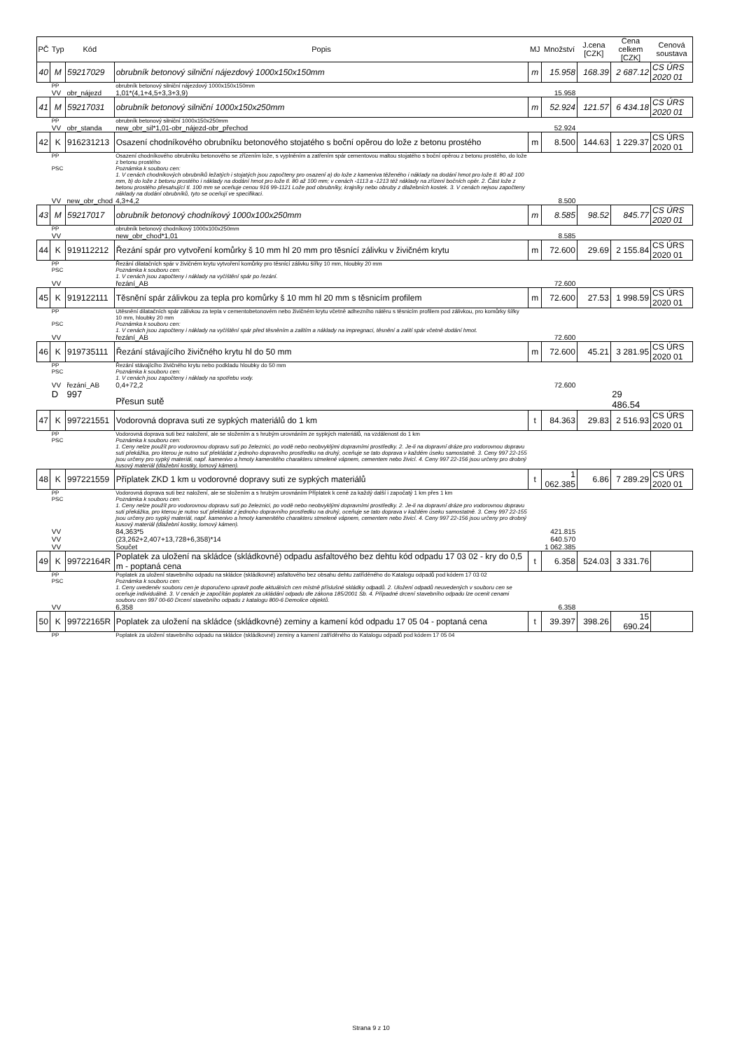| PČ | Typ | Kód | Popis | MJ | Množství | J.cena [CZK] | Cena celkem [CZK] | Cenová soustava |
| --- | --- | --- | --- | --- | --- | --- | --- | --- |
| 40 | M | 59217029 | obrubník betonový silniční nájezdový 1000x150x150mm | m | 15.958 | 168.39 | 2 687.12 | CS ÚRS 2020 01 |
| | PP | | obrubník betonový silniční nájezdový 1000x150x150mm | | | | | |
| | VV | obr_nájezd | 1,01*(4,1+4,5+3,3+3,9) | | 15.958 | | | |
| 41 | M | 59217031 | obrubník betonový silniční 1000x150x250mm | m | 52.924 | 121.57 | 6 434.18 | CS ÚRS 2020 01 |
| | PP | | obrubník betonový silniční 1000x150x250mm | | | | | |
| | VV | obr_standa | new_obr_sil*1,01-obr_nájezd-obr_přechod | | 52.924 | | | |
| 42 | K | 916231213 | Osazení chodníkového obrubníku betonového stojatého s boční opěrou do lože z betonu prostého | m | 8.500 | 144.63 | 1 229.37 | CS ÚRS 2020 01 |
| | PP | | Osazení chodníkového obrubníku betonového se zřízením lože, s vyplněním a zatřením spár cementovou maltou stojatého s boční opěrou z betonu prostého, do lože z betonu prostého | | | | | |
| | PSC | | Poznámka k souboru cen: 1. V cenách chodníkových obrubníků ležatých i stojatých jsou započteny pro osazení a) do lože z kameniva těženého i náklady na dodání hmot pro lože tl. 80 až 100 mm, b) do lože z betonu prostého i náklady na dodání hmot pro lože tl. 80 až 100 mm; v cenách -1113 a -1213 též náklady na zřízení bočních opěr. 2. Část lože z betonu prostého přesahující tl. 100 mm se oceňuje cenou 916 99-1121 Lože pod obrubníky, krajníky nebo obruby z dlažebních kostek. 3. V cenách nejsou započteny náklady na dodání obrubníků, tyto se oceňují ve specifikaci. | | | | | |
| | VV | new_obr_chod | 4,3+4,2 | | 8.500 | | | |
| 43 | M | 59217017 | obrubník betonový chodníkový 1000x100x250mm | m | 8.585 | 98.52 | 845.77 | CS ÚRS 2020 01 |
| | PP | | obrubník betonový chodníkový 1000x100x250mm | | | | | |
| | VV | | new_obr_chod*1,01 | | 8.585 | | | |
| 44 | K | 919112212 | Řezání spár pro vytvoření komůrky š 10 mm hl 20 mm pro těsnící zálivku v živičném krytu | m | 72.600 | 29.69 | 2 155.84 | CS ÚRS 2020 01 |
| | PP | | Řezání dilatačních spár v živičném krytu vytvoření komůrky pro těsnící zálivku šířky 10 mm, hloubky 20 mm | | | | | |
| | PSC | | Poznámka k souboru cen: 1. V cenách jsou započteny i náklady na vyčištění spár po řezání. | | | | | |
| | VV | | řezání_AB | | 72.600 | | | |
| 45 | K | 919122111 | Těsnění spár zálivkou za tepla pro komůrky š 10 mm hl 20 mm s těsnicím profilem | m | 72.600 | 27.53 | 1 998.59 | CS ÚRS 2020 01 |
| | PP | | Utěsnění dilatačních spár zálivkou za tepla v cementobetonovém nebo živičném krytu včetně adhezního nátěru s těsnicím profilem pod zálivkou, pro komůrky šířky 10 mm, hloubky 20 mm | | | | | |
| | PSC | | Poznámka k souboru cen: 1. V cenách jsou započteny i náklady na vyčištění spár před těsněním a zalitím a náklady na impregnaci, těsnění a zalití spár včetně dodání hmot. | | | | | |
| | VV | | řezání_AB | | 72.600 | | | |
| 46 | K | 919735111 | Řezání stávajícího živičného krytu hl do 50 mm | m | 72.600 | 45.21 | 3 281.95 | CS ÚRS 2020 01 |
| | PP | | Řezání stávajícího živičného krytu nebo podkladu hloubky do 50 mm | | | | | |
| | PSC | | Poznámka k souboru cen: 1. V cenách jsou započteny i náklady na spotřebu vody. | | | | | |
| | VV | řezání_AB | 0,4+72,2 | | 72.600 | | | |
| | D | 997 | Přesun sutě | | | | 29 486.54 | |
| 47 | K | 997221551 | Vodorovná doprava suti ze sypkých materiálů do 1 km | t | 84.363 | 29.83 | 2 516.93 | CS ÚRS 2020 01 |
| | PP | | Vodorovná doprava suti bez naložení, ale se složením a s hrubým urovnáním ze sypkých materiálů, na vzdálenost do 1 km | | | | | |
| | PSC | | Poznámka k souboru cen: 1. Ceny nelze použít pro vodorovnou dopravu suti po železnici, po vodě nebo neobvyklými dopravními prostředky. 2. Je-li na dopravní dráze pro vodorovnou dopravu suti překážka, pro kterou je nutno suť překládat z jednoho dopravního prostředku na druhý, oceňuje se tato doprava v každém úseku samostatně. 3. Ceny 997 22-155 jsou určeny pro sypký materiál, např. kamenivo a hmoty kamenitého charakteru stmelené vápnem, cementem nebo živicí. 4. Ceny 997 22-156 jsou určeny pro drobný kusový materiál (dlažební kostky, lomový kámen). | | | | | |
| 48 | K | 997221559 | Příplatek ZKD 1 km u vodorovné dopravy suti ze sypkých materiálů | t | 1 062.385 | 6.86 | 7 289.29 | CS ÚRS 2020 01 |
| | PP | | Vodorovná doprava suti bez naložení, ale se složením a s hrubým urovnáním Příplatek k ceně za každý další i započatý 1 km přes 1 km | | | | | |
| | PSC | | Poznámka k souboru cen: 1. Ceny nelze použít pro vodorovnou dopravu suti po železnici, po vodě nebo neobvyklými dopravními prostředky. 2. Je-li na dopravní dráze pro vodorovnou dopravu suti překážka, pro kterou je nutno suť překládat z jednoho dopravního prostředku na druhý, oceňuje se tato doprava v každém úseku samostatně. 3. Ceny 997 22-155 jsou určeny pro sypký materiál, např. kamenivo a hmoty kamenitého charakteru stmelené vápnem, cementem nebo živicí. 4. Ceny 997 22-156 jsou určeny pro drobný kusový materiál (dlažební kostky, lomový kámen). | | | | | |
| | VV | | 84,363*5 | | 421.815 | | | |
| | VV | | (23,262+2,407+13,728+6,358)*14 | | 640.570 | | | |
| | VV | | Součet | | 1 062.385 | | | |
| 49 | K | 99722164R | Poplatek za uložení na skládce (skládkovné) odpadu asfaltového bez dehtu kód odpadu 17 03 02 - kry do 0,5 m - poptaná cena | t | 6.358 | 524.03 | 3 331.76 | |
| | PP | | Poplatek za uložení stavebního odpadu na skládce (skládkovné) asfaltového bez obsahu dehtu zatříděného do Katalogu odpadů pod kódem 17 03 02 | | | | | |
| | PSC | | Poznámka k souboru cen: 1. Ceny uvedenév souboru cen je doporučeno upravit podle aktuálních cen místně příslušné skládky odpadů. 2. Uložení odpadů neuvedených v souboru cen se oceňuje individuálně. 3. V cenách je započítán poplatek za ukládání odpadu dle zákona 185/2001 Sb. 4. Případné drcení stavebního odpadu lze ocenit cenami souboru cen 997 00-60 Drcení stavebního odpadu z katalogu 800-6 Demolice objektů. | | | | | |
| | VV | | 6,358 | | 6.358 | | | |
| 50 | K | 99722165R | Poplatek za uložení na skládce (skládkovné) zeminy a kamení kód odpadu 17 05 04 - poptaná cena | t | 39.397 | 398.26 | 15 690.24 | |
| | PP | | Poplatek za uložení stavebního odpadu na skládce (skládkovné) zeminy a kamení zatříděného do Katalogu odpadů pod kódem 17 05 04 | | | | | |
Strana 9 z 10